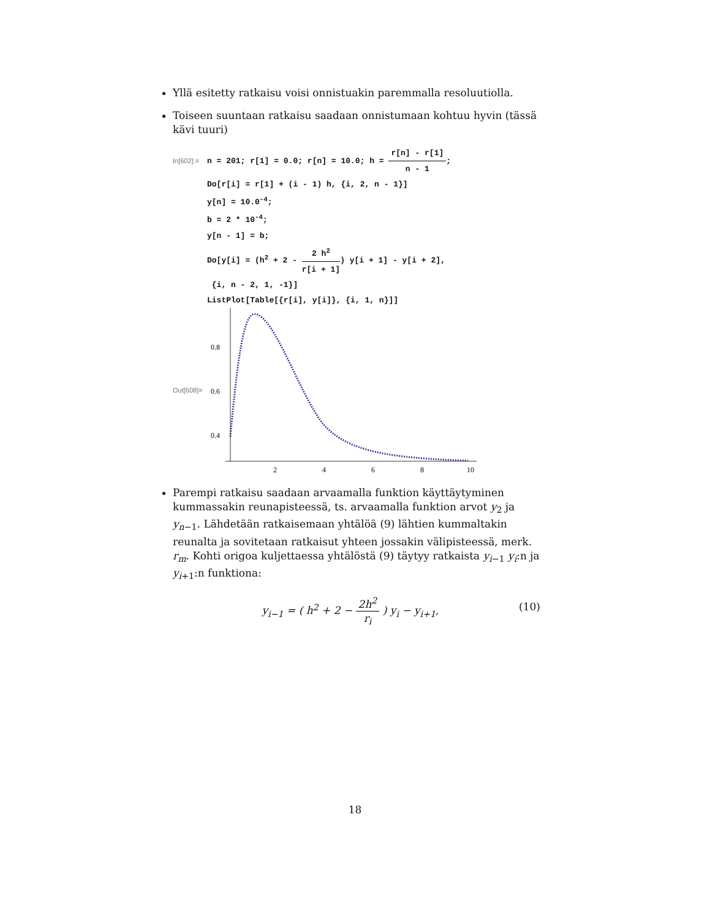Yllä esitetty ratkaisu voisi onnistuakin paremmalla resoluutiolla.
Toiseen suuntaan ratkaisu saadaan onnistumaan kohtuu hyvin (tässä kävi tuuri)
In[602]:= n = 201; r[1] = 0.0; r[n] = 10.0; h = r[n] - r[1] n - 1;
Do[r[i] = r[1] + (i - 1) h, {i, 2, n - 1}]
y[n] = 10.0<sup>-4</sup>;
b = 2 * 10<sup>-4</sup>;
y[n - 1] = b;
Do[y[i] = (h<sup>2</sup> + 2 - 2 h<sup>2</sup> r[i + 1]) y[i + 1] - y[i + 2],
{i, n - 2, 1, -1}]
ListPlot[Table[{r[i], y[i]}, {i, 1, n}]]
Out[608]=
0.8
0.6
0.4
2
4
6
8
10
Parempi ratkaisu saadaan arvaamalla funktion käyttäytyminen kummassakin reunapisteessä, ts. arvaamalla funktion arvot y<sub>2</sub> ja y<sub>n−1</sub>. Lähdetään ratkaisemaan yhtälöä (9) lähtien kummaltakin reunalta ja sovitetaan ratkaisut yhteen jossakin välipisteessä, merk. r<sub>m</sub>. Kohti origoa kuljettaessa yhtälöstä (9) täytyy ratkaista y<sub>i−1</sub> y<sub>i</sub>:n ja y<sub>i+1</sub>:n funktiona:
y<sub>i−1</sub> = ( h<sup>2</sup> + 2 − 2h<sup>2</sup> r<sub>i</sub> ) y<sub>i</sub> − y<sub>i+1</sub>,
(10)
18